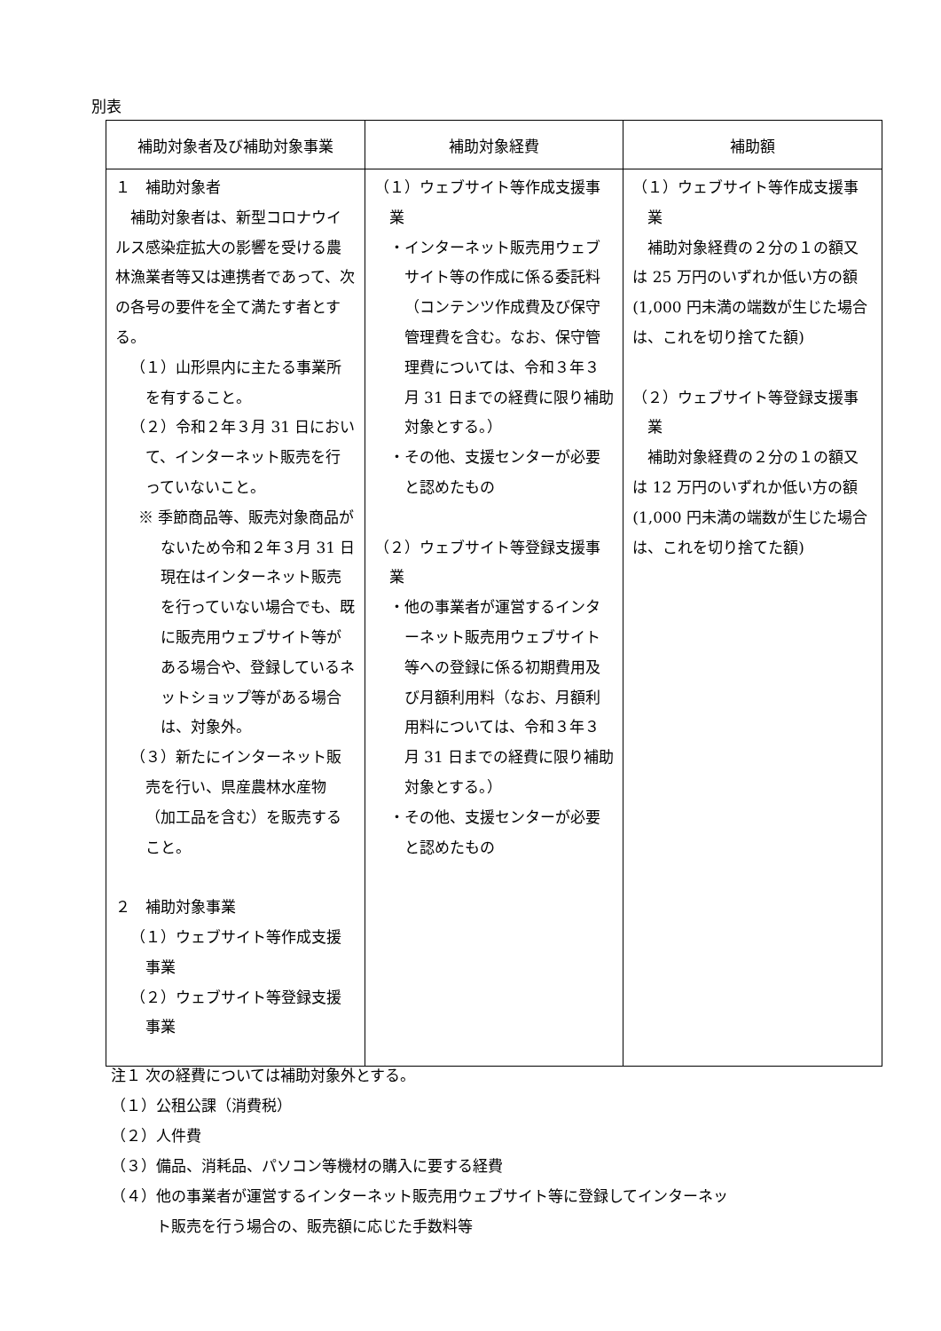別表
| 補助対象者及び補助対象事業 | 補助対象経費 | 補助額 |
| --- | --- | --- |
| １ 補助対象者 補助対象者は、新型コロナウイルス感染症拡大の影響を受ける農林漁業者等又は連携者であって、次の各号の要件を全て満たす者とする。 （１）山形県内に主たる事業所を有すること。 （２）令和２年３月 31 日において、インターネット販売を行っていないこと。 ※ 季節商品等、販売対象商品がないため令和２年３月 31 日現在はインターネット販売を行っていない場合でも、既に販売用ウェブサイト等がある場合や、登録しているネットショップ等がある場合は、対象外。 （３）新たにインターネット販売を行い、県産農林水産物（加工品を含む）を販売すること。 ２ 補助対象事業 （１）ウェブサイト等作成支援事業 （２）ウェブサイト等登録支援事業 | （１）ウェブサイト等作成支援事業 ・インターネット販売用ウェブサイト等の作成に係る委託料（コンテンツ作成費及び保守管理費を含む。なお、保守管理費については、令和３年３月 31 日までの経費に限り補助対象とする。） ・その他、支援センターが必要と認めたもの （２）ウェブサイト等登録支援事業 ・他の事業者が運営するインターネット販売用ウェブサイト等への登録に係る初期費用及び月額利用料（なお、月額利用料については、令和３年３月 31 日までの経費に限り補助対象とする。） ・その他、支援センターが必要と認めたもの | （１）ウェブサイト等作成支援事業 補助対象経費の２分の１の額又は 25 万円のいずれか低い方の額(1,000 円未満の端数が生じた場合は、これを切り捨てた額) （２）ウェブサイト等登録支援事業 補助対象経費の２分の１の額又は 12 万円のいずれか低い方の額(1,000 円未満の端数が生じた場合は、これを切り捨てた額) |
注１ 次の経費については補助対象外とする。
（１）公租公課（消費税）
（２）人件費
（３）備品、消耗品、パソコン等機材の購入に要する経費
（４）他の事業者が運営するインターネット販売用ウェブサイト等に登録してインターネッ
　　　ト販売を行う場合の、販売額に応じた手数料等